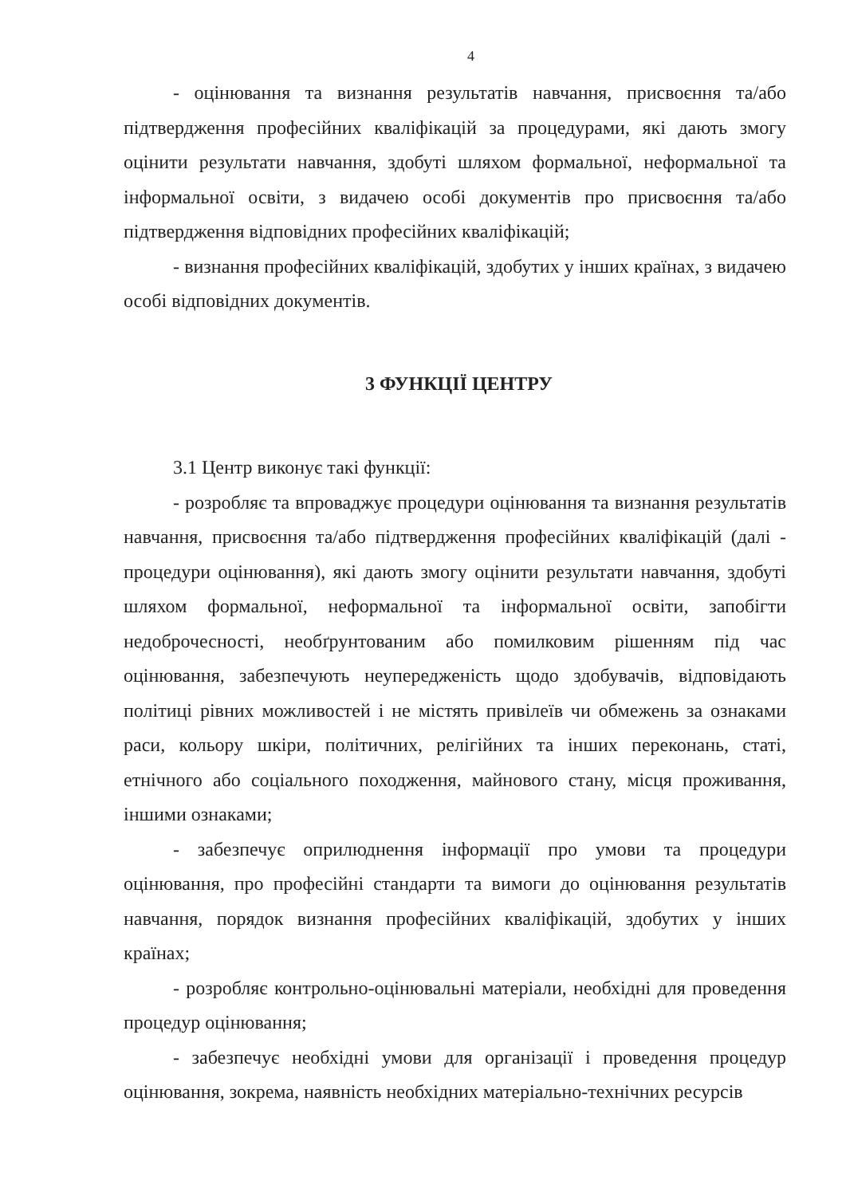4
- оцінювання та визнання результатів навчання, присвоєння та/або підтвердження професійних кваліфікацій за процедурами, які дають змогу оцінити результати навчання, здобуті шляхом формальної, неформальної та інформальної освіти, з видачею особі документів про присвоєння та/або підтвердження відповідних професійних кваліфікацій;
- визнання професійних кваліфікацій, здобутих у інших країнах, з видачею особі відповідних документів.
3 ФУНКЦІЇ ЦЕНТРУ
3.1 Центр виконує такі функції:
- розробляє та впроваджує процедури оцінювання та визнання результатів навчання, присвоєння та/або підтвердження професійних кваліфікацій (далі - процедури оцінювання), які дають змогу оцінити результати навчання, здобуті шляхом формальної, неформальної та інформальної освіти, запобігти недоброчесності, необґрунтованим або помилковим рішенням під час оцінювання, забезпечують неупередженість щодо здобувачів, відповідають політиці рівних можливостей і не містять привілеїв чи обмежень за ознаками раси, кольору шкіри, політичних, релігійних та інших переконань, статі, етнічного або соціального походження, майнового стану, місця проживання, іншими ознаками;
- забезпечує оприлюднення інформації про умови та процедури оцінювання, про професійні стандарти та вимоги до оцінювання результатів навчання, порядок визнання професійних кваліфікацій, здобутих у інших країнах;
- розробляє контрольно-оцінювальні матеріали, необхідні для проведення процедур оцінювання;
- забезпечує необхідні умови для організації і проведення процедур оцінювання, зокрема, наявність необхідних матеріально-технічних ресурсів